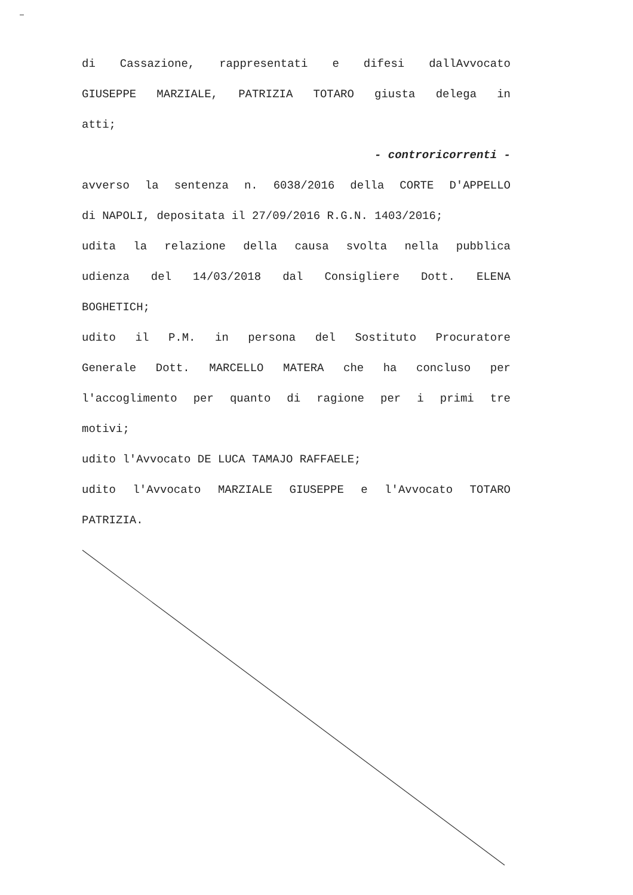di Cassazione, rappresentati e difesi dallAvvocato
GIUSEPPE MARZIALE, PATRIZIA TOTARO giusta delega in
atti;
- controricorrenti -
avverso la sentenza n. 6038/2016 della CORTE D'APPELLO
di NAPOLI, depositata il 27/09/2016 R.G.N. 1403/2016;
udita la relazione della causa svolta nella pubblica
udienza del 14/03/2018 dal Consigliere Dott. ELENA
BOGHETICH;
udito il P.M. in persona del Sostituto Procuratore
Generale Dott. MARCELLO MATERA che ha concluso per
l'accoglimento per quanto di ragione per i primi tre
motivi;
udito l'Avvocato DE LUCA TAMAJO RAFFAELE;
udito l'Avvocato MARZIALE GIUSEPPE e l'Avvocato TOTARO
PATRIZIA.